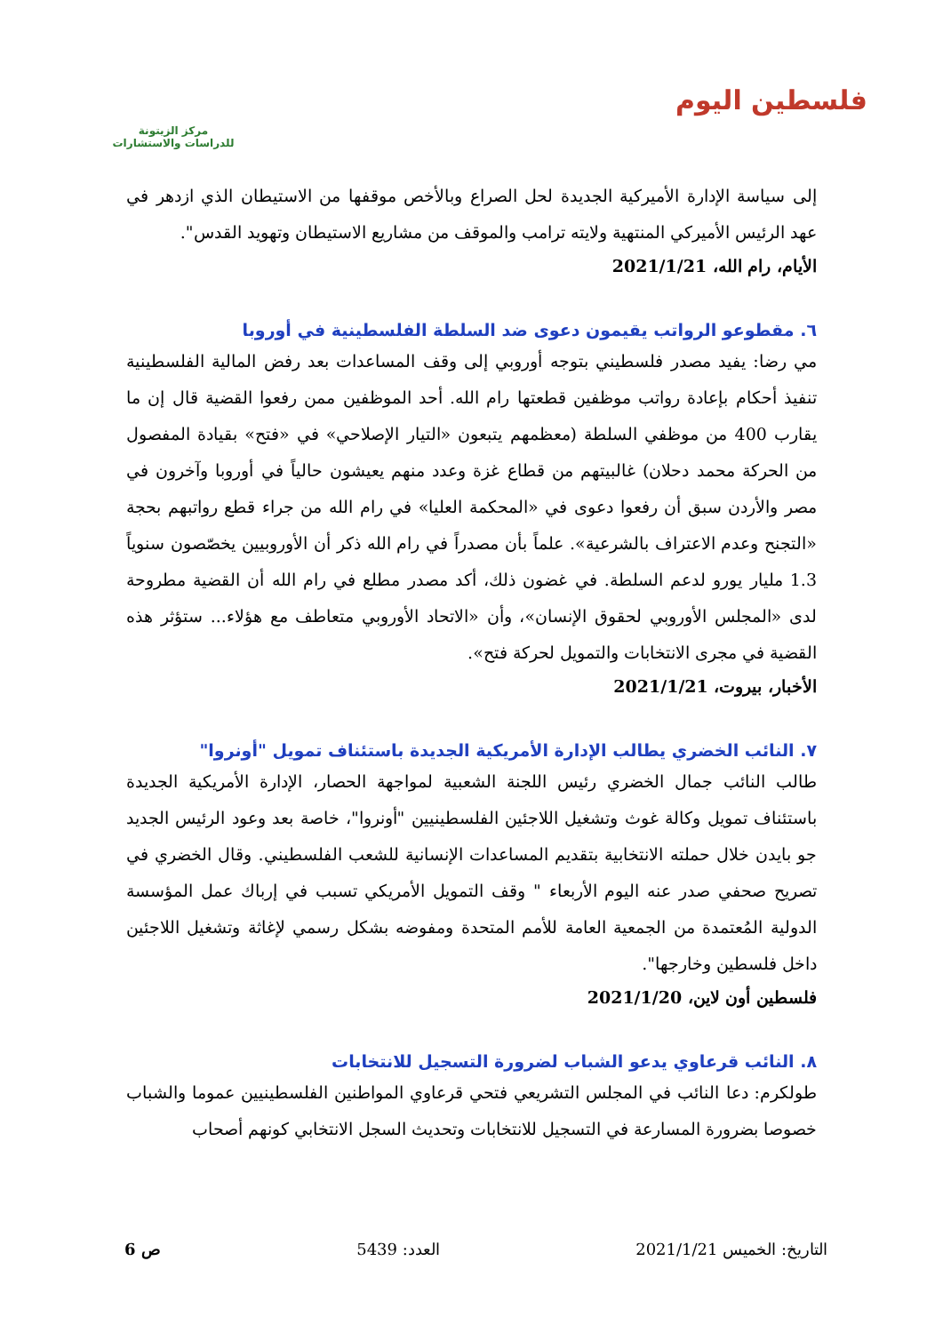فلسطين اليوم
مركز الزيتونة
للدراسات والاستشارات
إلى سياسة الإدارة الأميركية الجديدة لحل الصراع وبالأخص موقفها من الاستيطان الذي ازدهر في عهد الرئيس الأميركي المنتهية ولايته ترامب والموقف من مشاريع الاستيطان وتهويد القدس".
الأيام، رام الله، 2021/1/21
٦. مقطوعو الرواتب يقيمون دعوى ضد السلطة الفلسطينية في أوروبا
مي رضا: يفيد مصدر فلسطيني بتوجه أوروبي إلى وقف المساعدات بعد رفض المالية الفلسطينية تنفيذ أحكام بإعادة رواتب موظفين قطعتها رام الله. أحد الموظفين ممن رفعوا القضية قال إن ما يقارب 400 من موظفي السلطة (معظمهم يتبعون «التيار الإصلاحي» في «فتح» بقيادة المفصول من الحركة محمد دحلان) غالبيتهم من قطاع غزة وعدد منهم يعيشون حالياً في أوروبا وآخرون في مصر والأردن سبق أن رفعوا دعوى في «المحكمة العليا» في رام الله من جراء قطع رواتبهم بحجة «التجنح وعدم الاعتراف بالشرعية». علماً بأن مصدراً في رام الله ذكر أن الأوروبيين يخصّصون سنوياً 1.3 مليار يورو لدعم السلطة. في غضون ذلك، أكد مصدر مطلع في رام الله أن القضية مطروحة لدى «المجلس الأوروبي لحقوق الإنسان»، وأن «الاتحاد الأوروبي متعاطف مع هؤلاء... ستؤثر هذه القضية في مجرى الانتخابات والتمويل لحركة فتح».
الأخبار، بيروت، 2021/1/21
٧. النائب الخضري يطالب الإدارة الأمريكية الجديدة باستئناف تمويل "أونروا"
طالب النائب جمال الخضري رئيس اللجنة الشعبية لمواجهة الحصار، الإدارة الأمريكية الجديدة باستئناف تمويل وكالة غوث وتشغيل اللاجئين الفلسطينيين "أونروا"، خاصة بعد وعود الرئيس الجديد جو بايدن خلال حملته الانتخابية بتقديم المساعدات الإنسانية للشعب الفلسطيني. وقال الخضري في تصريح صحفي صدر عنه اليوم الأربعاء " وقف التمويل الأمريكي تسبب في إرباك عمل المؤسسة الدولية المُعتمدة من الجمعية العامة للأمم المتحدة ومفوضه بشكل رسمي لإغاثة وتشغيل اللاجئين داخل فلسطين وخارجها".
فلسطين أون لاين، 2021/1/20
٨. النائب قرعاوي يدعو الشباب لضرورة التسجيل للانتخابات
طولكرم: دعا النائب في المجلس التشريعي فتحي قرعاوي المواطنين الفلسطينيين عموما والشباب خصوصا بضرورة المسارعة في التسجيل للانتخابات وتحديث السجل الانتخابي كونهم أصحاب
التاريخ: الخميس 2021/1/21 العدد: 5439 ص 6